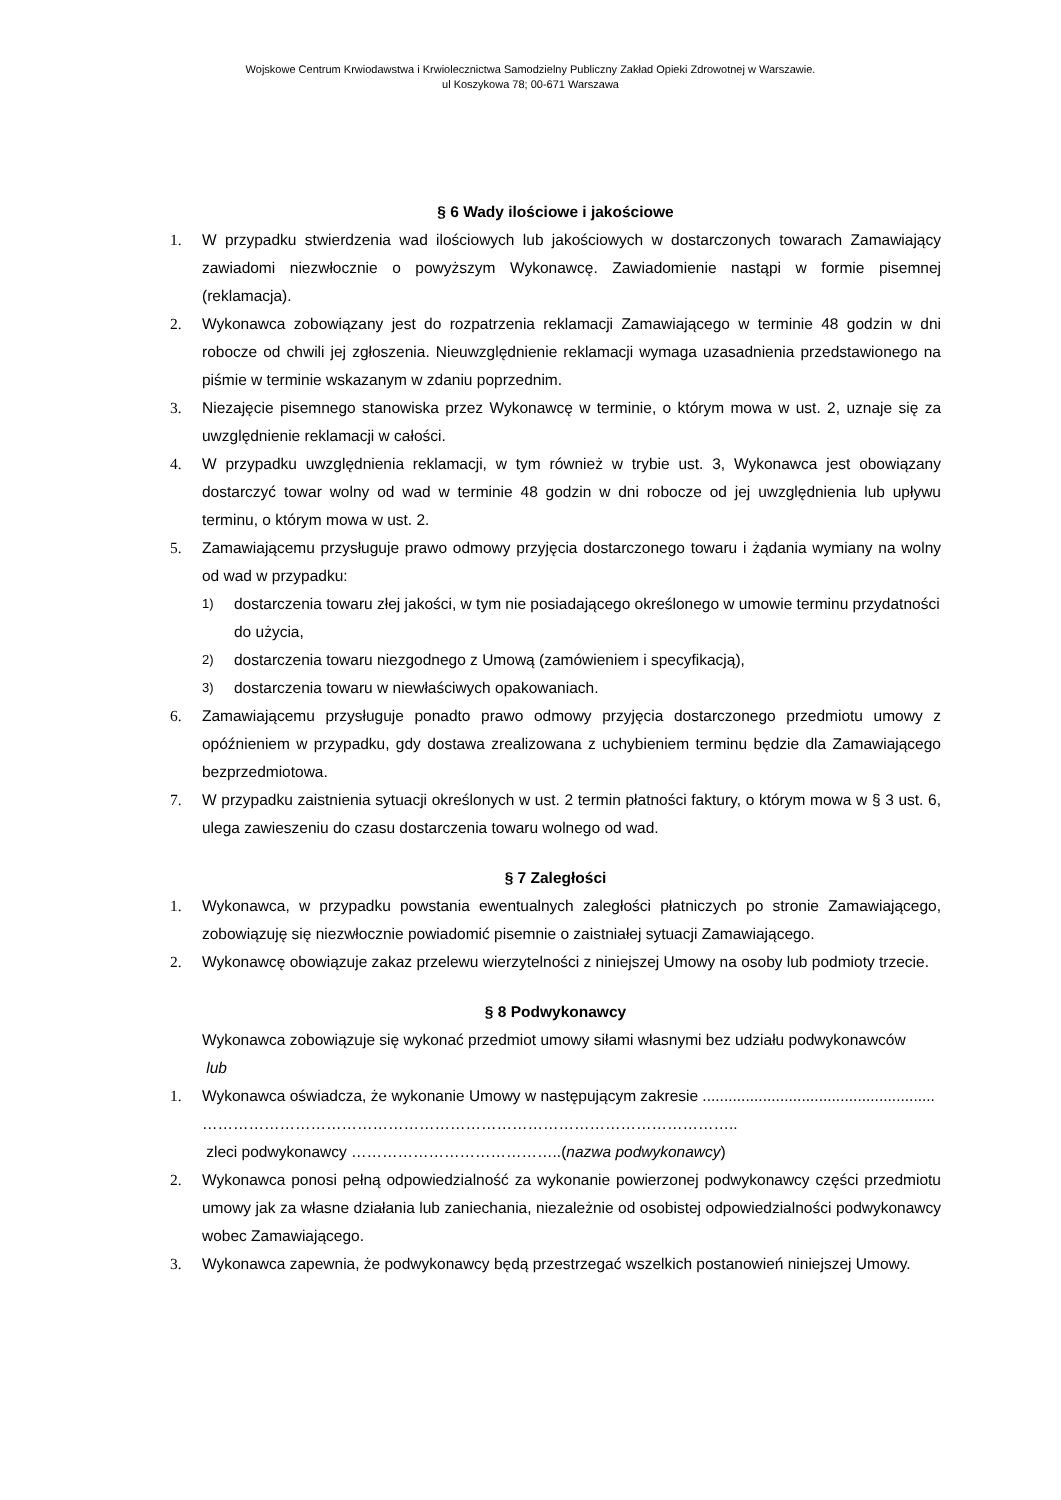Wojskowe Centrum Krwiodawstwa i Krwiolecznictwa Samodzielny Publiczny Zakład Opieki Zdrowotnej w Warszawie.
ul Koszykowa 78; 00-671 Warszawa
§ 6 Wady ilościowe i jakościowe
1. W przypadku stwierdzenia wad ilościowych lub jakościowych w dostarczonych towarach Zamawiający zawiadomi niezwłocznie o powyższym Wykonawcę. Zawiadomienie nastąpi w formie pisemnej (reklamacja).
2. Wykonawca zobowiązany jest do rozpatrzenia reklamacji Zamawiającego w terminie 48 godzin w dni robocze od chwili jej zgłoszenia. Nieuwzględnienie reklamacji wymaga uzasadnienia przedstawionego na piśmie w terminie wskazanym w zdaniu poprzednim.
3. Niezajęcie pisemnego stanowiska przez Wykonawcę w terminie, o którym mowa w ust. 2, uznaje się za uwzględnienie reklamacji w całości.
4. W przypadku uwzględnienia reklamacji, w tym również w trybie ust. 3, Wykonawca jest obowiązany dostarczyć towar wolny od wad w terminie 48 godzin w dni robocze od jej uwzględnienia lub upływu terminu, o którym mowa w ust. 2.
5. Zamawiającemu przysługuje prawo odmowy przyjęcia dostarczonego towaru i żądania wymiany na wolny od wad w przypadku:
1)
dostarczenia towaru złej jakości, w tym nie posiadającego określonego w umowie terminu przydatności do użycia,
2)
dostarczenia towaru niezgodnego z Umową (zamówieniem i specyfikacją),
3)
dostarczenia towaru w niewłaściwych opakowaniach.
6. Zamawiającemu przysługuje ponadto prawo odmowy przyjęcia dostarczonego przedmiotu umowy z opóźnieniem w przypadku, gdy dostawa zrealizowana z uchybieniem terminu będzie dla Zamawiającego bezprzedmiotowa.
7. W przypadku zaistnienia sytuacji określonych w ust. 2 termin płatności faktury, o którym mowa w § 3 ust. 6, ulega zawieszeniu do czasu dostarczenia towaru wolnego od wad.
§ 7 Zaległości
1. Wykonawca, w przypadku powstania ewentualnych zaległości płatniczych po stronie Zamawiającego, zobowiązuję się niezwłocznie powiadomić pisemnie o zaistniałej sytuacji Zamawiającego.
2. Wykonawcę obowiązuje zakaz przelewu wierzytelności z niniejszej Umowy na osoby lub podmioty trzecie.
§ 8 Podwykonawcy
Wykonawca zobowiązuje się wykonać przedmiot umowy siłami własnymi bez udziału podwykonawców
lub
1. Wykonawca oświadcza, że wykonanie Umowy w następującym zakresie ......................................................
…………………………………………………………………………………………..
zleci podwykonawcy …………………………………..(nazwa podwykonawcy)
2. Wykonawca ponosi pełną odpowiedzialność za wykonanie powierzonej podwykonawcy części przedmiotu umowy jak za własne działania lub zaniechania, niezależnie od osobistej odpowiedzialności podwykonawcy wobec Zamawiającego.
3. Wykonawca zapewnia, że podwykonawcy będą przestrzegać wszelkich postanowień niniejszej Umowy.